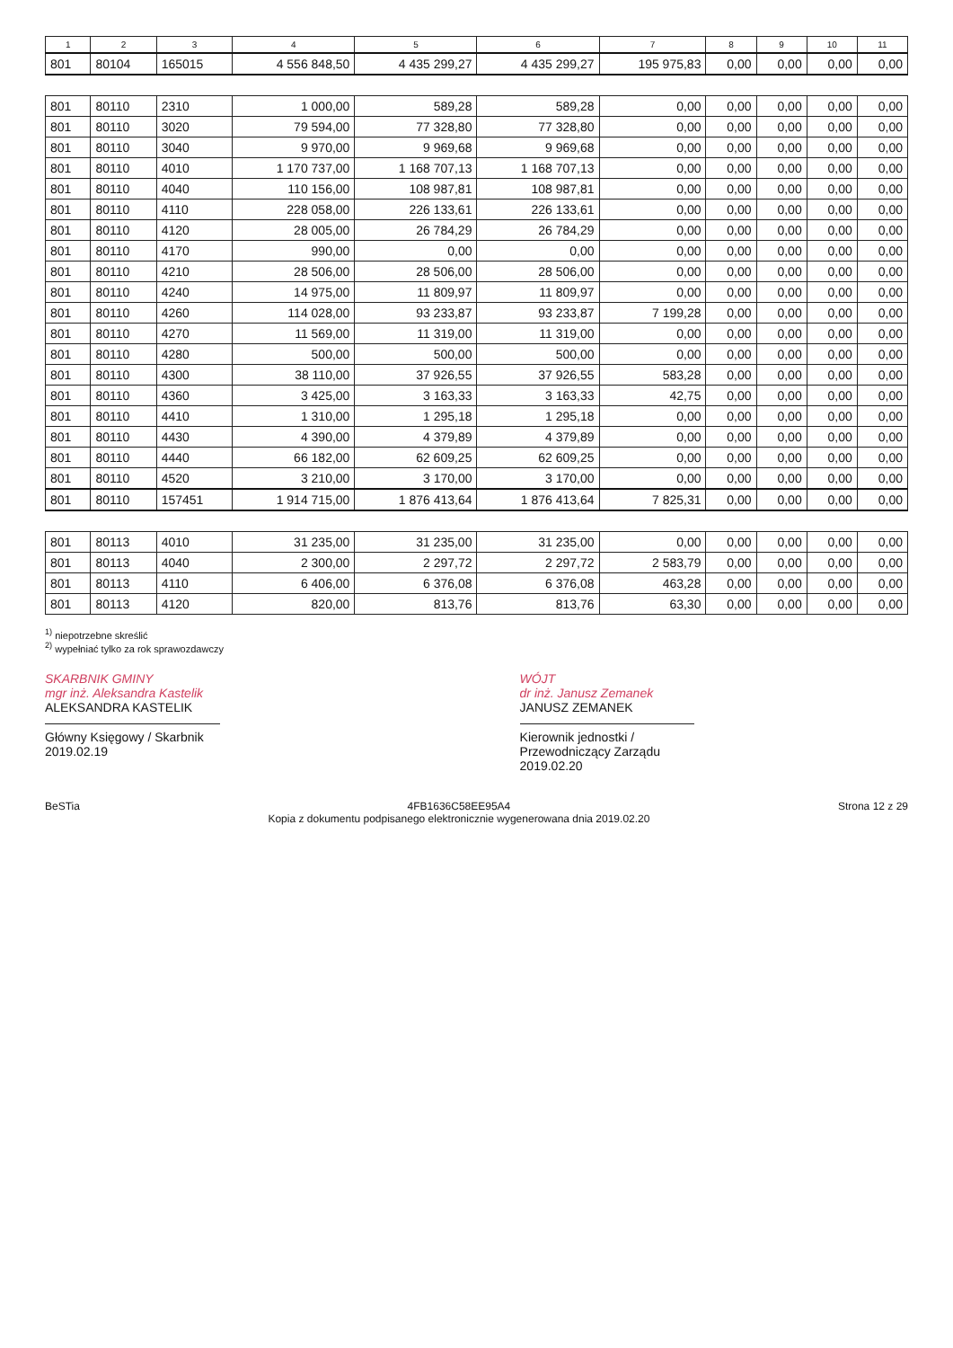| 1 | 2 | 3 | 4 | 5 | 6 | 7 | 8 | 9 | 10 | 11 |
| --- | --- | --- | --- | --- | --- | --- | --- | --- | --- | --- |
| 801 | 80104 | 165015 | 4 556 848,50 | 4 435 299,27 | 4 435 299,27 | 195 975,83 | 0,00 | 0,00 | 0,00 | 0,00 |
| 801 | 80110 | 2310 | 1 000,00 | 589,28 | 589,28 | 0,00 | 0,00 | 0,00 | 0,00 | 0,00 |
| 801 | 80110 | 3020 | 79 594,00 | 77 328,80 | 77 328,80 | 0,00 | 0,00 | 0,00 | 0,00 | 0,00 |
| 801 | 80110 | 3040 | 9 970,00 | 9 969,68 | 9 969,68 | 0,00 | 0,00 | 0,00 | 0,00 | 0,00 |
| 801 | 80110 | 4010 | 1 170 737,00 | 1 168 707,13 | 1 168 707,13 | 0,00 | 0,00 | 0,00 | 0,00 | 0,00 |
| 801 | 80110 | 4040 | 110 156,00 | 108 987,81 | 108 987,81 | 0,00 | 0,00 | 0,00 | 0,00 | 0,00 |
| 801 | 80110 | 4110 | 228 058,00 | 226 133,61 | 226 133,61 | 0,00 | 0,00 | 0,00 | 0,00 | 0,00 |
| 801 | 80110 | 4120 | 28 005,00 | 26 784,29 | 26 784,29 | 0,00 | 0,00 | 0,00 | 0,00 | 0,00 |
| 801 | 80110 | 4170 | 990,00 | 0,00 | 0,00 | 0,00 | 0,00 | 0,00 | 0,00 | 0,00 |
| 801 | 80110 | 4210 | 28 506,00 | 28 506,00 | 28 506,00 | 0,00 | 0,00 | 0,00 | 0,00 | 0,00 |
| 801 | 80110 | 4240 | 14 975,00 | 11 809,97 | 11 809,97 | 0,00 | 0,00 | 0,00 | 0,00 | 0,00 |
| 801 | 80110 | 4260 | 114 028,00 | 93 233,87 | 93 233,87 | 7 199,28 | 0,00 | 0,00 | 0,00 | 0,00 |
| 801 | 80110 | 4270 | 11 569,00 | 11 319,00 | 11 319,00 | 0,00 | 0,00 | 0,00 | 0,00 | 0,00 |
| 801 | 80110 | 4280 | 500,00 | 500,00 | 500,00 | 0,00 | 0,00 | 0,00 | 0,00 | 0,00 |
| 801 | 80110 | 4300 | 38 110,00 | 37 926,55 | 37 926,55 | 583,28 | 0,00 | 0,00 | 0,00 | 0,00 |
| 801 | 80110 | 4360 | 3 425,00 | 3 163,33 | 3 163,33 | 42,75 | 0,00 | 0,00 | 0,00 | 0,00 |
| 801 | 80110 | 4410 | 1 310,00 | 1 295,18 | 1 295,18 | 0,00 | 0,00 | 0,00 | 0,00 | 0,00 |
| 801 | 80110 | 4430 | 4 390,00 | 4 379,89 | 4 379,89 | 0,00 | 0,00 | 0,00 | 0,00 | 0,00 |
| 801 | 80110 | 4440 | 66 182,00 | 62 609,25 | 62 609,25 | 0,00 | 0,00 | 0,00 | 0,00 | 0,00 |
| 801 | 80110 | 4520 | 3 210,00 | 3 170,00 | 3 170,00 | 0,00 | 0,00 | 0,00 | 0,00 | 0,00 |
| 801 | 80110 | 157451 | 1 914 715,00 | 1 876 413,64 | 1 876 413,64 | 7 825,31 | 0,00 | 0,00 | 0,00 | 0,00 |
| 801 | 80113 | 4010 | 31 235,00 | 31 235,00 | 31 235,00 | 0,00 | 0,00 | 0,00 | 0,00 | 0,00 |
| 801 | 80113 | 4040 | 2 300,00 | 2 297,72 | 2 297,72 | 2 583,79 | 0,00 | 0,00 | 0,00 | 0,00 |
| 801 | 80113 | 4110 | 6 406,00 | 6 376,08 | 6 376,08 | 463,28 | 0,00 | 0,00 | 0,00 | 0,00 |
| 801 | 80113 | 4120 | 820,00 | 813,76 | 813,76 | 63,30 | 0,00 | 0,00 | 0,00 | 0,00 |
<sup>1)</sup> niepotrzebne skreślić
<sup>2)</sup> wypełniać tylko za rok sprawozdawczy
SKARBNIK GMINY
mgr inż. Aleksandra Kastelik
ALEKSANDRA KASTELIK
Główny Księgowy / Skarbnik
2019.02.19
WÓJT
dr inż. Janusz Zemanek
JANUSZ ZEMANEK
Kierownik jednostki / Przewodniczący Zarządu
2019.02.20
BeSTia 4FB1636C58EE95A4
Kopia z dokumentu podpisanego elektronicznie wygenerowana dnia 2019.02.20 Strona 12 z 29